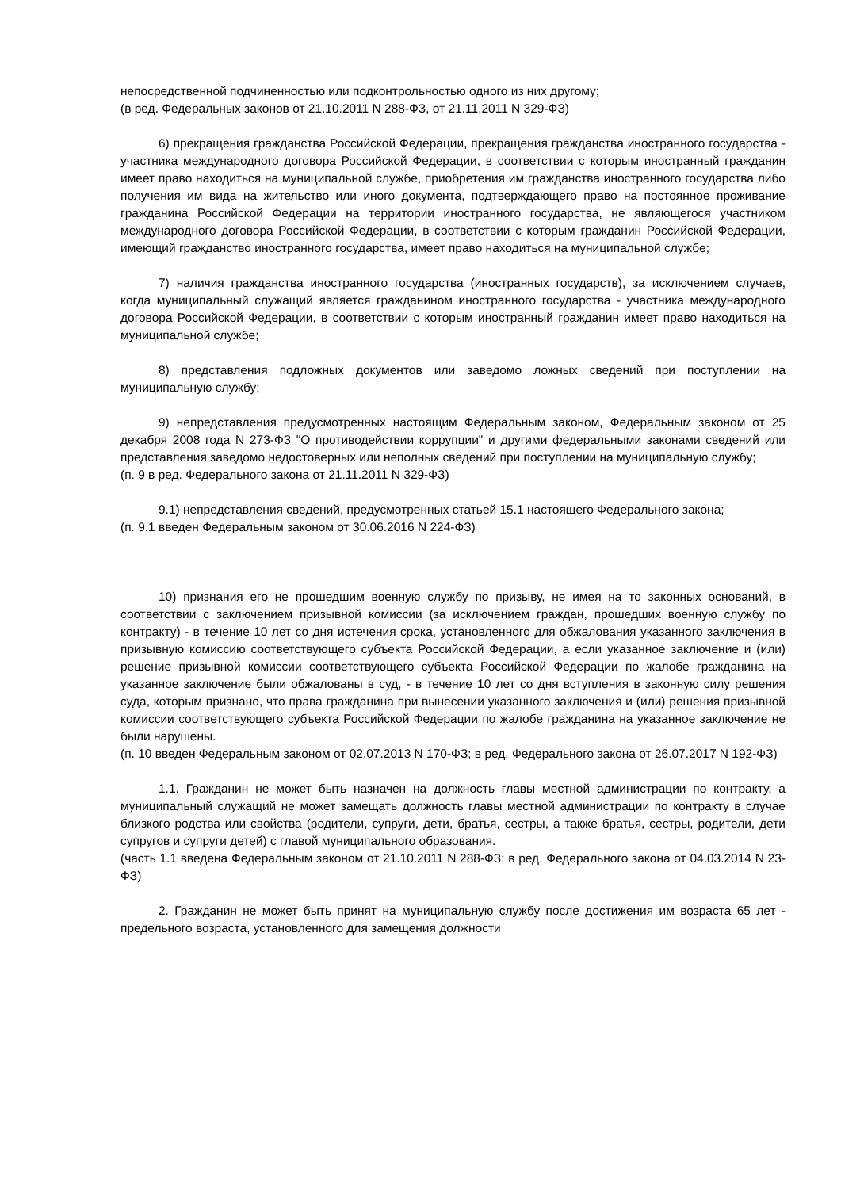непосредственной подчиненностью или подконтрольностью одного из них другому;
(в ред. Федеральных законов от 21.10.2011 N 288-ФЗ, от 21.11.2011 N 329-ФЗ)
6) прекращения гражданства Российской Федерации, прекращения гражданства иностранного государства - участника международного договора Российской Федерации, в соответствии с которым иностранный гражданин имеет право находиться на муниципальной службе, приобретения им гражданства иностранного государства либо получения им вида на жительство или иного документа, подтверждающего право на постоянное проживание гражданина Российской Федерации на территории иностранного государства, не являющегося участником международного договора Российской Федерации, в соответствии с которым гражданин Российской Федерации, имеющий гражданство иностранного государства, имеет право находиться на муниципальной службе;
7) наличия гражданства иностранного государства (иностранных государств), за исключением случаев, когда муниципальный служащий является гражданином иностранного государства - участника международного договора Российской Федерации, в соответствии с которым иностранный гражданин имеет право находиться на муниципальной службе;
8) представления подложных документов или заведомо ложных сведений при поступлении на муниципальную службу;
9) непредставления предусмотренных настоящим Федеральным законом, Федеральным законом от 25 декабря 2008 года N 273-ФЗ "О противодействии коррупции" и другими федеральными законами сведений или представления заведомо недостоверных или неполных сведений при поступлении на муниципальную службу;
(п. 9 в ред. Федерального закона от 21.11.2011 N 329-ФЗ)
9.1) непредставления сведений, предусмотренных статьей 15.1 настоящего Федерального закона;
(п. 9.1 введен Федеральным законом от 30.06.2016 N 224-ФЗ)
10) признания его не прошедшим военную службу по призыву, не имея на то законных оснований, в соответствии с заключением призывной комиссии (за исключением граждан, прошедших военную службу по контракту) - в течение 10 лет со дня истечения срока, установленного для обжалования указанного заключения в призывную комиссию соответствующего субъекта Российской Федерации, а если указанное заключение и (или) решение призывной комиссии соответствующего субъекта Российской Федерации по жалобе гражданина на указанное заключение были обжалованы в суд, - в течение 10 лет со дня вступления в законную силу решения суда, которым признано, что права гражданина при вынесении указанного заключения и (или) решения призывной комиссии соответствующего субъекта Российской Федерации по жалобе гражданина на указанное заключение не были нарушены.
(п. 10 введен Федеральным законом от 02.07.2013 N 170-ФЗ; в ред. Федерального закона от 26.07.2017 N 192-ФЗ)
1.1. Гражданин не может быть назначен на должность главы местной администрации по контракту, а муниципальный служащий не может замещать должность главы местной администрации по контракту в случае близкого родства или свойства (родители, супруги, дети, братья, сестры, а также братья, сестры, родители, дети супругов и супруги детей) с главой муниципального образования.
(часть 1.1 введена Федеральным законом от 21.10.2011 N 288-ФЗ; в ред. Федерального закона от 04.03.2014 N 23-ФЗ)
2. Гражданин не может быть принят на муниципальную службу после достижения им возраста 65 лет - предельного возраста, установленного для замещения должности